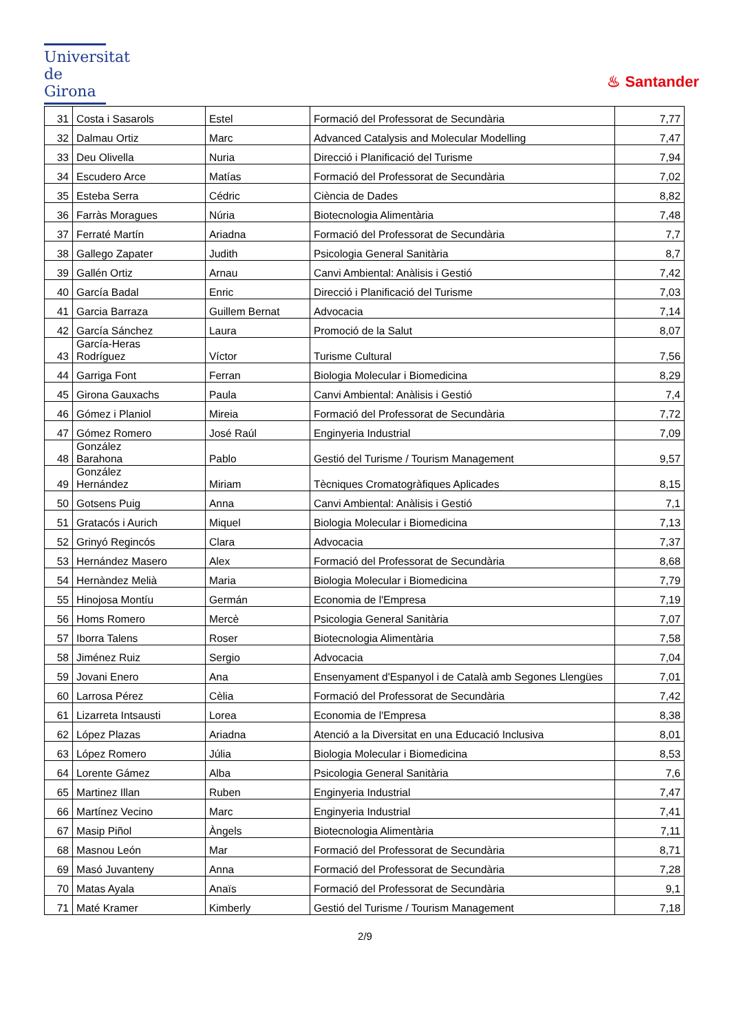Universitat
de Girona
♨ Santander
| 31 | Costa i Sasarols | Estel | Formació del Professorat de Secundària | 7,77 |
| 32 | Dalmau Ortiz | Marc | Advanced Catalysis and Molecular Modelling | 7,47 |
| 33 | Deu Olivella | Nuria | Direcció i Planificació del Turisme | 7,94 |
| 34 | Escudero Arce | Matías | Formació del Professorat de Secundària | 7,02 |
| 35 | Esteba Serra | Cédric | Ciència de Dades | 8,82 |
| 36 | Farràs Moragues | Núria | Biotecnologia Alimentària | 7,48 |
| 37 | Ferraté Martín | Ariadna | Formació del Professorat de Secundària | 7,7 |
| 38 | Gallego Zapater | Judith | Psicologia General Sanitària | 8,7 |
| 39 | Gallén Ortiz | Arnau | Canvi Ambiental: Anàlisis i Gestió | 7,42 |
| 40 | García Badal | Enric | Direcció i Planificació del Turisme | 7,03 |
| 41 | Garcia Barraza | Guillem Bernat | Advocacia | 7,14 |
| 42 | García Sánchez | Laura | Promoció de la Salut | 8,07 |
| 43 | García-Heras Rodríguez | Víctor | Turisme Cultural | 7,56 |
| 44 | Garriga Font | Ferran | Biologia Molecular i Biomedicina | 8,29 |
| 45 | Girona Gauxachs | Paula | Canvi Ambiental: Anàlisis i Gestió | 7,4 |
| 46 | Gómez i Planiol | Mireia | Formació del Professorat de Secundària | 7,72 |
| 47 | Gómez Romero | José Raúl | Enginyeria Industrial | 7,09 |
| 48 | González Barahona | Pablo | Gestió del Turisme / Tourism Management | 9,57 |
| 49 | González Hernández | Miriam | Tècniques Cromatogràfiques Aplicades | 8,15 |
| 50 | Gotsens Puig | Anna | Canvi Ambiental: Anàlisis i Gestió | 7,1 |
| 51 | Gratacós i Aurich | Miquel | Biologia Molecular i Biomedicina | 7,13 |
| 52 | Grinyó Regincós | Clara | Advocacia | 7,37 |
| 53 | Hernández Masero | Alex | Formació del Professorat de Secundària | 8,68 |
| 54 | Hernàndez Melià | Maria | Biologia Molecular i Biomedicina | 7,79 |
| 55 | Hinojosa Montíu | Germán | Economia de l'Empresa | 7,19 |
| 56 | Homs Romero | Mercè | Psicologia General Sanitària | 7,07 |
| 57 | Iborra Talens | Roser | Biotecnologia Alimentària | 7,58 |
| 58 | Jiménez Ruiz | Sergio | Advocacia | 7,04 |
| 59 | Jovani Enero | Ana | Ensenyament d'Espanyol i de Català amb Segones Llengües | 7,01 |
| 60 | Larrosa Pérez | Cèlia | Formació del Professorat de Secundària | 7,42 |
| 61 | Lizarreta Intsausti | Lorea | Economia de l'Empresa | 8,38 |
| 62 | López Plazas | Ariadna | Atenció a la Diversitat en una Educació Inclusiva | 8,01 |
| 63 | López Romero | Júlia | Biologia Molecular i Biomedicina | 8,53 |
| 64 | Lorente Gámez | Alba | Psicologia General Sanitària | 7,6 |
| 65 | Martinez Illan | Ruben | Enginyeria Industrial | 7,47 |
| 66 | Martínez Vecino | Marc | Enginyeria Industrial | 7,41 |
| 67 | Masip Piñol | Àngels | Biotecnologia Alimentària | 7,11 |
| 68 | Masnou León | Mar | Formació del Professorat de Secundària | 8,71 |
| 69 | Masó Juvanteny | Anna | Formació del Professorat de Secundària | 7,28 |
| 70 | Matas Ayala | Anaïs | Formació del Professorat de Secundària | 9,1 |
| 71 | Maté Kramer | Kimberly | Gestió del Turisme / Tourism Management | 7,18 |
2/9